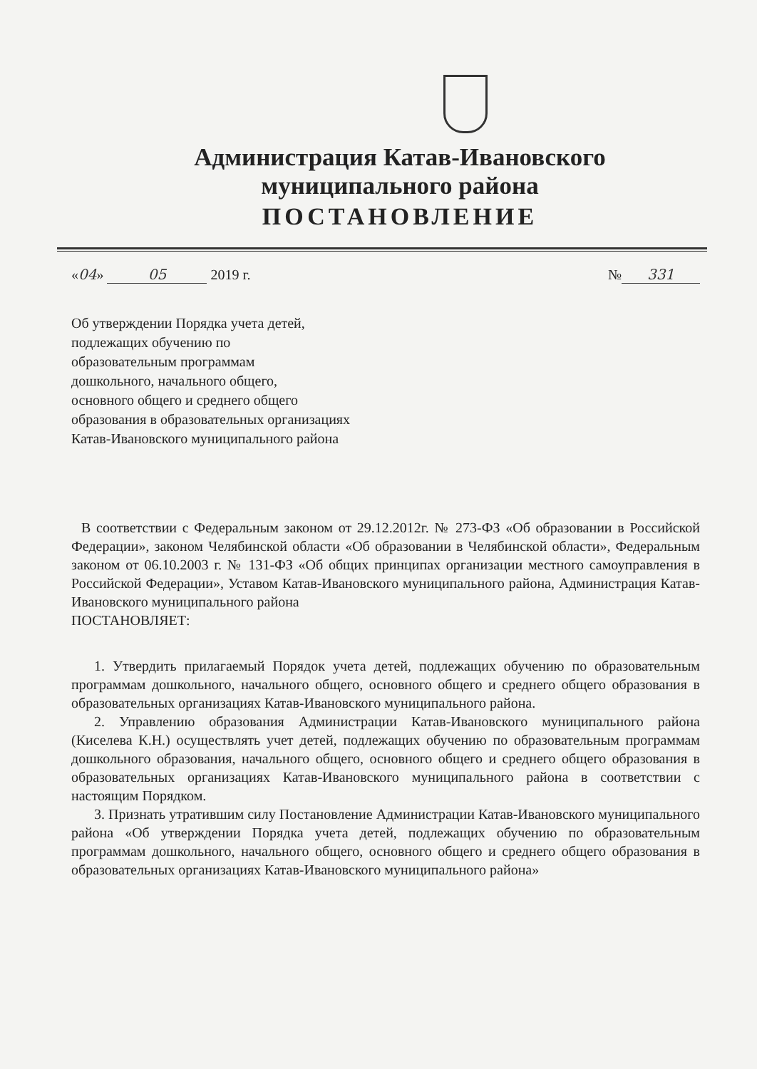Администрация Катав-Ивановского
муниципального района
ПОСТАНОВЛЕНИЕ
«04» 05 2019 г. № 331
Об утверждении Порядка учета детей,
подлежащих обучению по
образовательным программам
дошкольного, начального общего,
основного общего и среднего общего
образования в образовательных организациях
Катав-Ивановского муниципального района
В соответствии с Федеральным законом от 29.12.2012г. № 273-ФЗ «Об образовании в Российской Федерации», законом Челябинской области «Об образовании в Челябинской области», Федеральным законом от 06.10.2003 г. № 131-ФЗ «Об общих принципах организации местного самоуправления в Российской Федерации», Уставом Катав-Ивановского муниципального района, Администрация Катав-Ивановского муниципального района
ПОСТАНОВЛЯЕТ:
1. Утвердить прилагаемый Порядок учета детей, подлежащих обучению по образовательным программам дошкольного, начального общего, основного общего и среднего общего образования в образовательных организациях Катав-Ивановского муниципального района.
2. Управлению образования Администрации Катав-Ивановского муниципального района (Киселева К.Н.) осуществлять учет детей, подлежащих обучению по образовательным программам дошкольного образования, начального общего, основного общего и среднего общего образования в образовательных организациях Катав-Ивановского муниципального района в соответствии с настоящим Порядком.
3. Признать утратившим силу Постановление Администрации Катав-Ивановского муниципального района «Об утверждении Порядка учета детей, подлежащих обучению по образовательным программам дошкольного, начального общего, основного общего и среднего общего образования в образовательных организациях Катав-Ивановского муниципального района»